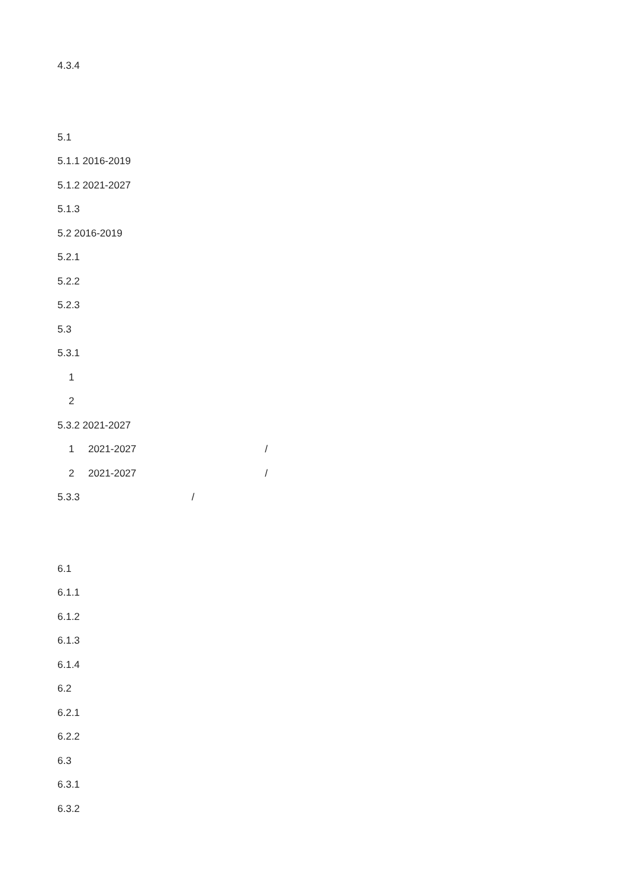4.3.4
5.1
5.1.1 2016-2019
5.1.2 2021-2027
5.1.3
5.2 2016-2019
5.2.1
5.2.2
5.2.3
5.3
5.3.1
1
2
5.3.2 2021-2027
1 2021-2027 /
2 2021-2027 /
5.3.3 /
6.1
6.1.1
6.1.2
6.1.3
6.1.4
6.2
6.2.1
6.2.2
6.3
6.3.1
6.3.2